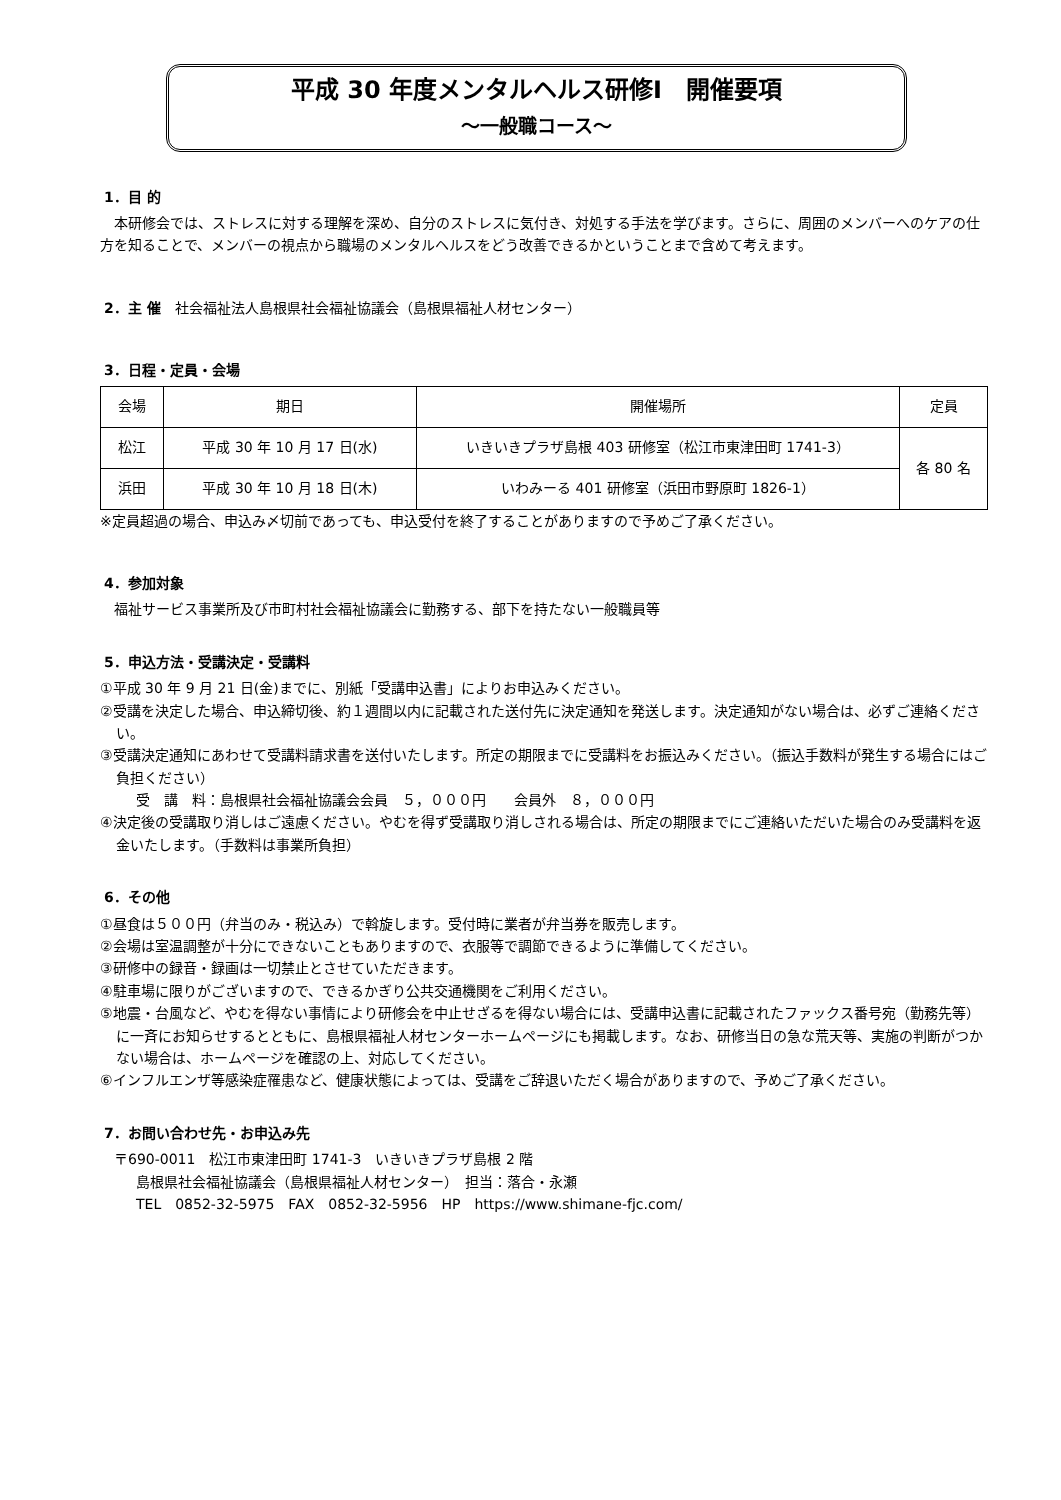平成 30 年度メンタルヘルス研修Ⅰ　開催要項
～一般職コース～
1．目 的
　本研修会では、ストレスに対する理解を深め、自分のストレスに気付き、対処する手法を学びます。さらに、周囲のメンバーへのケアの仕方を知ることで、メンバーの視点から職場のメンタルヘルスをどう改善できるかということまで含めて考えます。
2．主 催　社会福祉法人島根県社会福祉協議会（島根県福祉人材センター）
3．日程・定員・会場
| 会場 | 期日 | 開催場所 | 定員 |
| --- | --- | --- | --- |
| 松江 | 平成 30 年 10 月 17 日(水) | いきいきプラザ島根 403 研修室（松江市東津田町 1741-3） | 各 80 名 |
| 浜田 | 平成 30 年 10 月 18 日(木) | いわみーる 401 研修室（浜田市野原町 1826-1） | |
※定員超過の場合、申込み〆切前であっても、申込受付を終了することがありますので予めご了承ください。
4．参加対象
　福祉サービス事業所及び市町村社会福祉協議会に勤務する、部下を持たない一般職員等
5．申込方法・受講決定・受講料
①平成 30 年 9 月 21 日(金)までに、別紙「受講申込書」によりお申込みください。
②受講を決定した場合、申込締切後、約１週間以内に記載された送付先に決定通知を発送します。決定通知がない場合は、必ずご連絡ください。
③受講決定通知にあわせて受講料請求書を送付いたします。所定の期限までに受講料をお振込みください。（振込手数料が発生する場合にはご負担ください）
受　講　料：島根県社会福祉協議会会員　５，０００円　　会員外　８，０００円
④決定後の受講取り消しはご遠慮ください。やむを得ず受講取り消しされる場合は、所定の期限までにご連絡いただいた場合のみ受講料を返金いたします。（手数料は事業所負担）
6．その他
①昼食は５００円（弁当のみ・税込み）で斡旋します。受付時に業者が弁当券を販売します。
②会場は室温調整が十分にできないこともありますので、衣服等で調節できるように準備してください。
③研修中の録音・録画は一切禁止とさせていただきます。
④駐車場に限りがございますので、できるかぎり公共交通機関をご利用ください。
⑤地震・台風など、やむを得ない事情により研修会を中止せざるを得ない場合には、受講申込書に記載されたファックス番号宛（勤務先等）に一斉にお知らせするとともに、島根県福祉人材センターホームページにも掲載します。なお、研修当日の急な荒天等、実施の判断がつかない場合は、ホームページを確認の上、対応してください。
⑥インフルエンザ等感染症罹患など、健康状態によっては、受講をご辞退いただく場合がありますので、予めご了承ください。
7．お問い合わせ先・お申込み先
　〒690-0011　松江市東津田町 1741-3　いきいきプラザ島根 2 階
島根県社会福祉協議会（島根県福祉人材センター）　担当：落合・永瀬
TEL　0852-32-5975　FAX　0852-32-5956　HP　https://www.shimane-fjc.com/